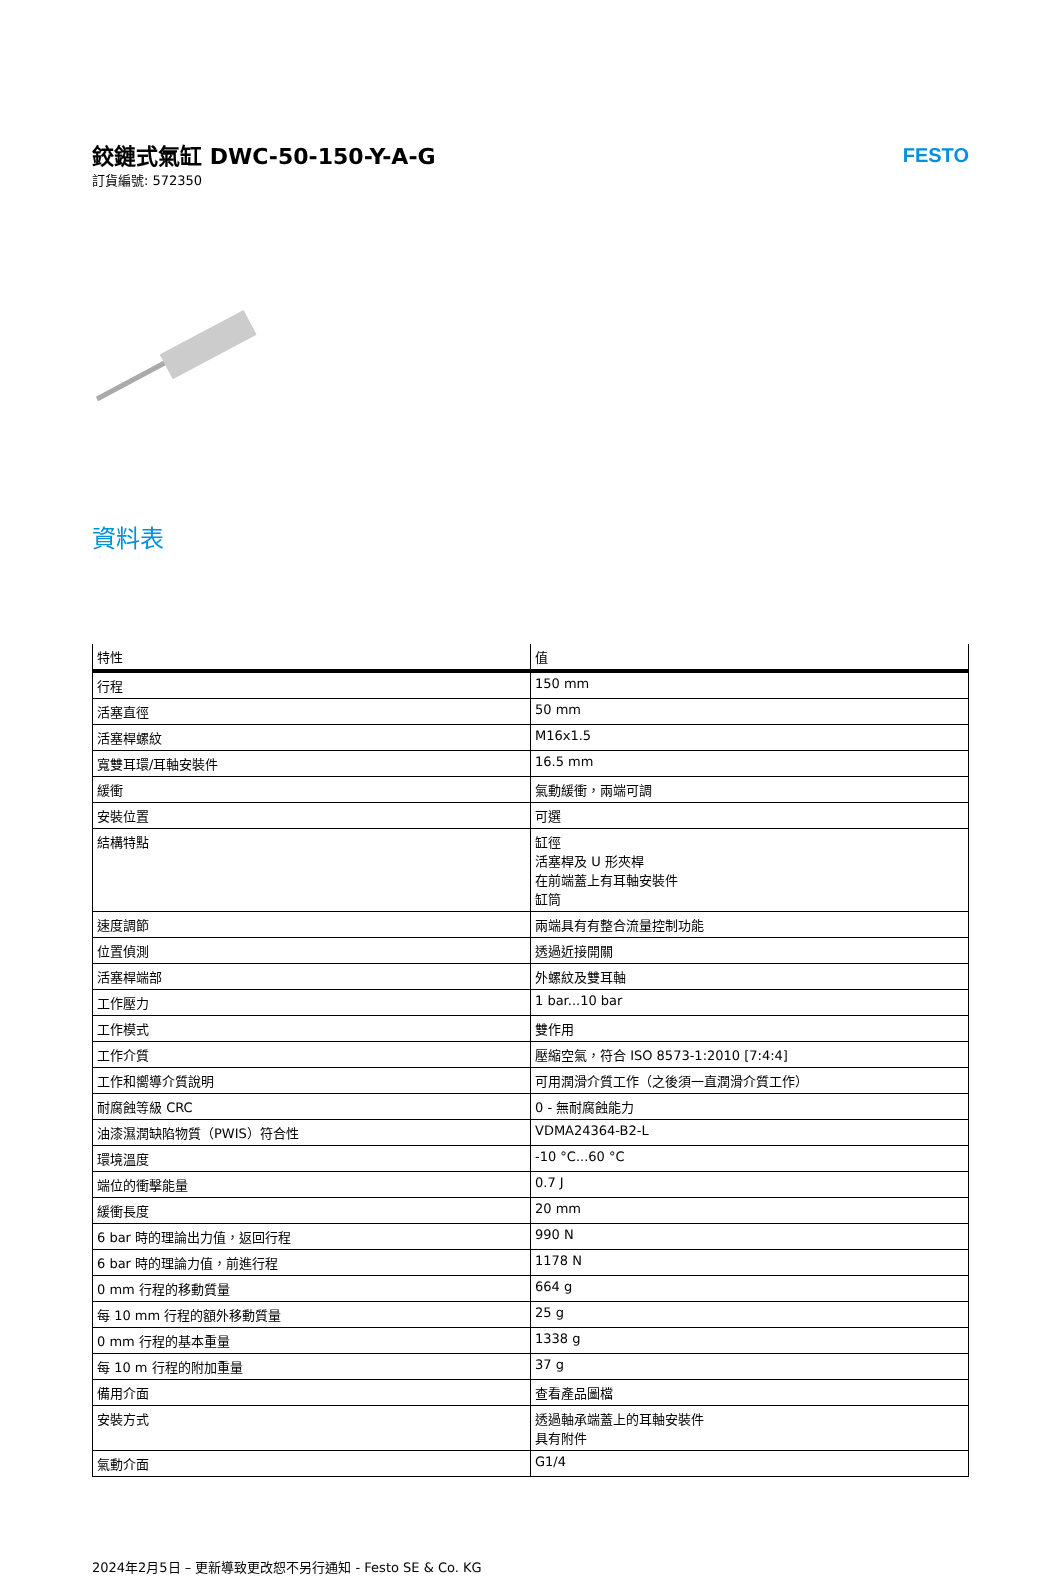鉸鏈式氣缸 DWC-50-150-Y-A-G
訂貨編號: 572350
FESTO
資料表
| 特性 | 值 |
| --- | --- |
| 行程 | 150 mm |
| 活塞直徑 | 50 mm |
| 活塞桿螺紋 | M16x1.5 |
| 寬雙耳環/耳軸安裝件 | 16.5 mm |
| 緩衝 | 氣動緩衝，兩端可調 |
| 安裝位置 | 可選 |
| 結構特點 | 缸徑 活塞桿及 U 形夾桿 在前端蓋上有耳軸安裝件 缸筒 |
| 速度調節 | 兩端具有有整合流量控制功能 |
| 位置偵測 | 透過近接開關 |
| 活塞桿端部 | 外螺紋及雙耳軸 |
| 工作壓力 | 1 bar...10 bar |
| 工作模式 | 雙作用 |
| 工作介質 | 壓縮空氣，符合 ISO 8573-1:2010 [7:4:4] |
| 工作和嚮導介質說明 | 可用潤滑介質工作（之後須一直潤滑介質工作） |
| 耐腐蝕等級 CRC | 0 - 無耐腐蝕能力 |
| 油漆濕潤缺陷物質（PWIS）符合性 | VDMA24364-B2-L |
| 環境溫度 | -10 °C...60 °C |
| 端位的衝擊能量 | 0.7 J |
| 緩衝長度 | 20 mm |
| 6 bar 時的理論出力值，返回行程 | 990 N |
| 6 bar 時的理論力值，前進行程 | 1178 N |
| 0 mm 行程的移動質量 | 664 g |
| 每 10 mm 行程的額外移動質量 | 25 g |
| 0 mm 行程的基本重量 | 1338 g |
| 每 10 m 行程的附加重量 | 37 g |
| 備用介面 | 查看產品圖檔 |
| 安裝方式 | 透過軸承端蓋上的耳軸安裝件 具有附件 |
| 氣動介面 | G1/4 |
2024年2月5日 – 更新導致更改恕不另行通知 - Festo SE & Co. KG